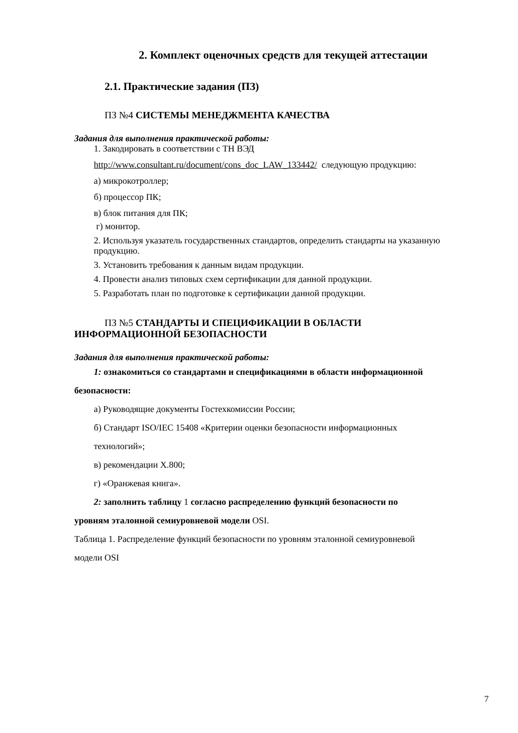2. Комплект оценочных средств для текущей аттестации
2.1. Практические задания (ПЗ)
ПЗ №4 СИСТЕМЫ МЕНЕДЖМЕНТА КАЧЕСТВА
Задания для выполнения практической работы:
1. Закодировать в соответствии с ТН ВЭД
http://www.consultant.ru/document/cons_doc_LAW_133442/ следующую продукцию:
а) микрокотроллер;
б) процессор ПК;
в) блок питания для ПК;
г) монитор.
2. Используя указатель государственных стандартов, определить стандарты на указанную продукцию.
3. Установить требования к данным видам продукции.
4. Провести анализ типовых схем сертификации для данной продукции.
5. Разработать план по подготовке к сертификации данной продукции.
ПЗ №5 СТАНДАРТЫ И СПЕЦИФИКАЦИИ В ОБЛАСТИ
ИНФОРМАЦИОННОЙ БЕЗОПАСНОСТИ
Задания для выполнения практической работы:
1: ознакомиться со стандартами и спецификациями в области информационной
безопасности:
а) Руководящие документы Гостехкомиссии России;
б) Стандарт ISO/IEC 15408 «Критерии оценки безопасности информационных
технологий»;
в) рекомендации X.800;
г) «Оранжевая книга».
2: заполнить таблицу 1 согласно распределению функций безопасности по
уровням эталонной семиуровневой модели OSI.
Таблица 1. Распределение функций безопасности по уровням эталонной семиуровневой
модели OSI
7